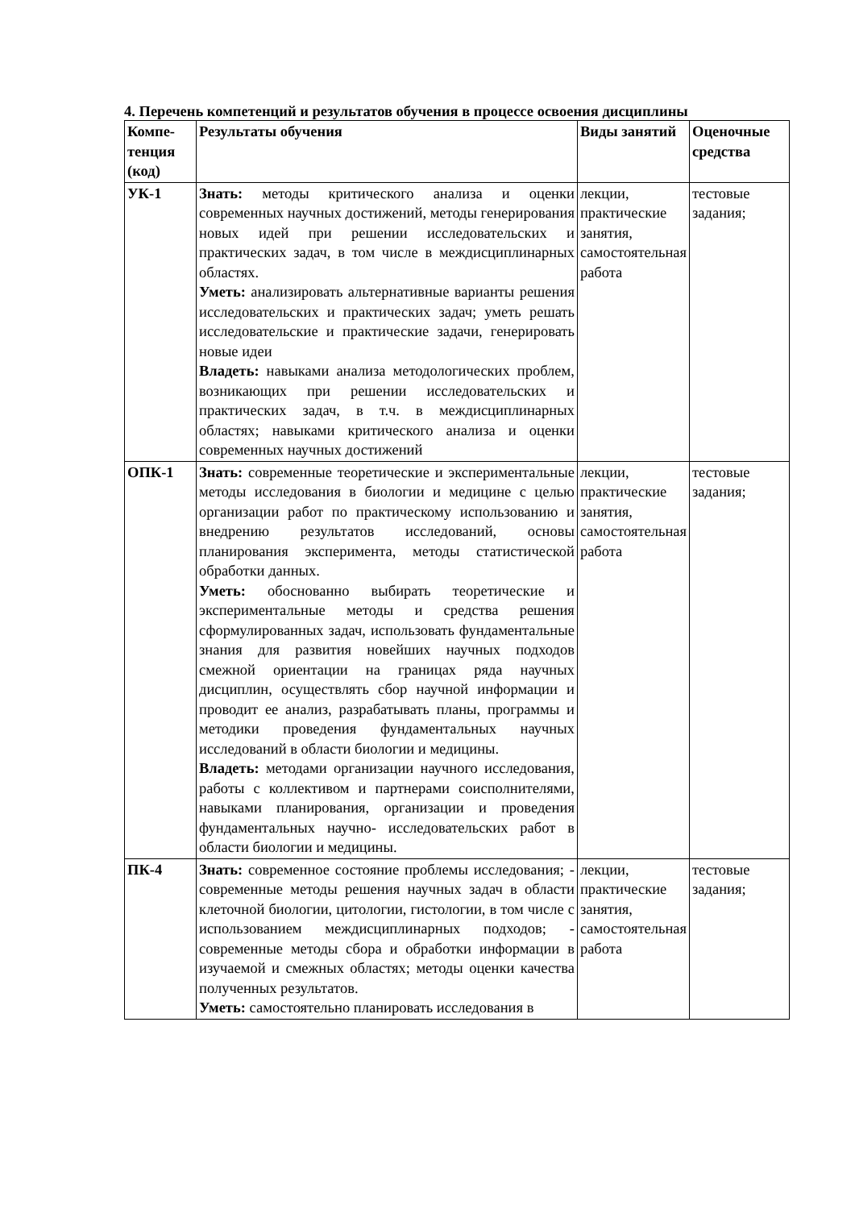4. Перечень компетенций и результатов обучения в процессе освоения дисциплины
| Компе-тенция (код) | Результаты обучения | Виды занятий | Оценочные средства |
| --- | --- | --- | --- |
| УК-1 | Знать: методы критического анализа и оценки современных научных достижений, методы генерирования новых идей при решении исследовательских и практических задач, в том числе в междисциплинарных областях. Уметь: анализировать альтернативные варианты решения исследовательских и практических задач; уметь решать исследовательские и практические задачи, генерировать новые идеи Владеть: навыками анализа методологических проблем, возникающих при решении исследовательских и практических задач, в т.ч. в междисциплинарных областях; навыками критического анализа и оценки современных научных достижений | лекции, практические занятия, самостоятельная работа | тестовые задания; |
| ОПК-1 | Знать: современные теоретические и экспериментальные методы исследования в биологии и медицине с целью организации работ по практическому использованию и внедрению результатов исследований, основы планирования эксперимента, методы статистической обработки данных. Уметь: обоснованно выбирать теоретические и экспериментальные методы и средства решения сформулированных задач, использовать фундаментальные знания для развития новейших научных подходов смежной ориентации на границах ряда научных дисциплин, осуществлять сбор научной информации и проводит ее анализ, разрабатывать планы, программы и методики проведения фундаментальных научных исследований в области биологии и медицины. Владеть: методами организации научного исследования, работы с коллективом и партнерами соисполнителями, навыками планирования, организации и проведения фундаментальных научно- исследовательских работ в области биологии и медицины. | лекции, практические занятия, самостоятельная работа | тестовые задания; |
| ПК-4 | Знать: современное состояние проблемы исследования; - современные методы решения научных задач в области клеточной биологии, цитологии, гистологии, в том числе с использованием междисциплинарных подходов; - современные методы сбора и обработки информации в изучаемой и смежных областях; методы оценки качества полученных результатов. Уметь: самостоятельно планировать исследования в | лекции, практические занятия, самостоятельная работа | тестовые задания; |